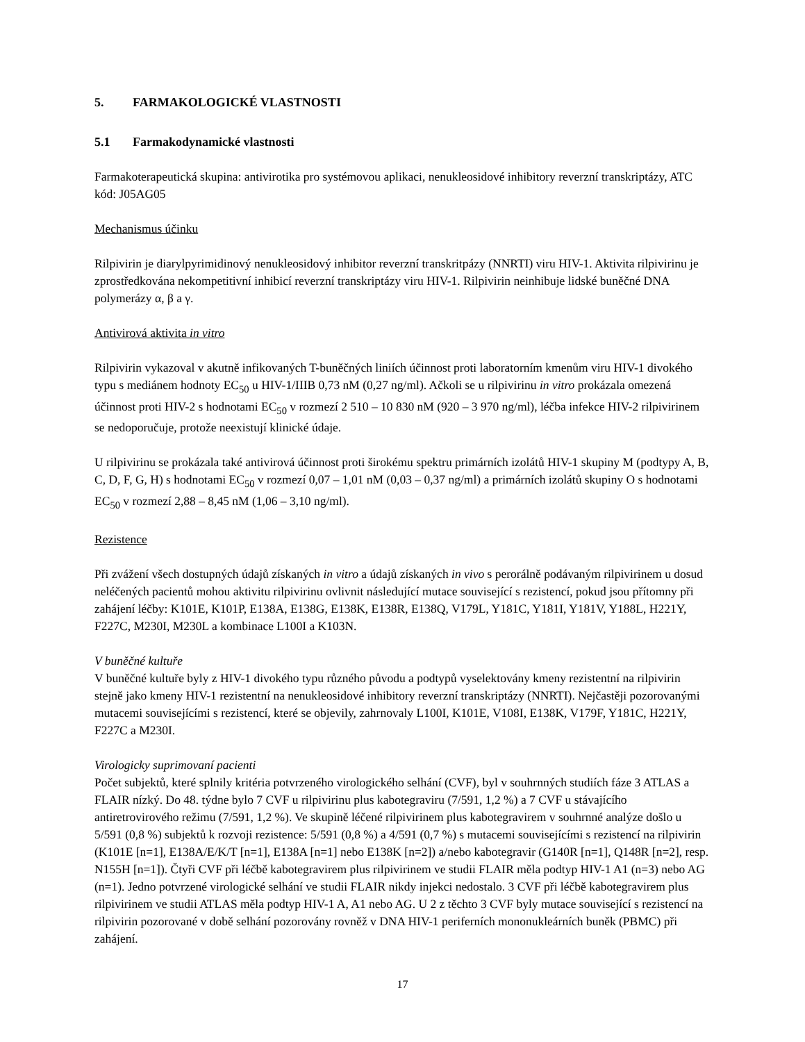5. FARMAKOLOGICKÉ VLASTNOSTI
5.1 Farmakodynamické vlastnosti
Farmakoterapeutická skupina: antivirotika pro systémovou aplikaci, nenukleosidové inhibitory reverzní transkriptázy, ATC kód: J05AG05
Mechanismus účinku
Rilpivirin je diarylpyrimidinový nenukleosidový inhibitor reverzní transkritpázy (NNRTI) viru HIV-1. Aktivita rilpivirinu je zprostředkována nekompetitivní inhibicí reverzní transkriptázy viru HIV-1. Rilpivirin neinhibuje lidské buněčné DNA polymerázy α, β a γ.
Antivirová aktivita in vitro
Rilpivirin vykazoval v akutně infikovaných T-buněčných liniích účinnost proti laboratorním kmenům viru HIV-1 divokého typu s mediánem hodnoty EC<sub>50</sub> u HIV-1/IIIB 0,73 nM (0,27 ng/ml). Ačkoli se u rilpivirinu in vitro prokázala omezená účinnost proti HIV-2 s hodnotami EC<sub>50</sub> v rozmezí 2 510 – 10 830 nM (920 – 3 970 ng/ml), léčba infekce HIV-2 rilpivirinem se nedoporučuje, protože neexistují klinické údaje.
U rilpivirinu se prokázala také antivirová účinnost proti širokému spektru primárních izolátů HIV-1 skupiny M (podtypy A, B, C, D, F, G, H) s hodnotami EC<sub>50</sub> v rozmezí 0,07 – 1,01 nM (0,03 – 0,37 ng/ml) a primárních izolátů skupiny O s hodnotami EC<sub>50</sub> v rozmezí 2,88 – 8,45 nM (1,06 – 3,10 ng/ml).
Rezistence
Při zvážení všech dostupných údajů získaných in vitro a údajů získaných in vivo s perorálně podávaným rilpivirinem u dosud neléčených pacientů mohou aktivitu rilpivirinu ovlivnit následující mutace související s rezistencí, pokud jsou přítomny při zahájení léčby: K101E, K101P, E138A, E138G, E138K, E138R, E138Q, V179L, Y181C, Y181I, Y181V, Y188L, H221Y, F227C, M230I, M230L a kombinace L100I a K103N.
V buněčné kultuře
V buněčné kultuře byly z HIV-1 divokého typu různého původu a podtypů vyselektovány kmeny rezistentní na rilpivirin stejně jako kmeny HIV-1 rezistentní na nenukleosidové inhibitory reverzní transkriptázy (NNRTI). Nejčastěji pozorovanými mutacemi souvisejícími s rezistencí, které se objevily, zahrnovaly L100I, K101E, V108I, E138K, V179F, Y181C, H221Y, F227C a M230I.
Virologicky suprimovaní pacienti
Počet subjektů, které splnily kritéria potvrzeného virologického selhání (CVF), byl v souhrnných studiích fáze 3 ATLAS a FLAIR nízký. Do 48. týdne bylo 7 CVF u rilpivirinu plus kabotegraviru (7/591, 1,2 %) a 7 CVF u stávajícího antiretrovirového režimu (7/591, 1,2 %). Ve skupině léčené rilpivirinem plus kabotegravirem v souhrnné analýze došlo u 5/591 (0,8 %) subjektů k rozvoji rezistence: 5/591 (0,8 %) a 4/591 (0,7 %) s mutacemi souvisejícími s rezistencí na rilpivirin (K101E [n=1], E138A/E/K/T [n=1], E138A [n=1] nebo E138K [n=2]) a/nebo kabotegravir (G140R [n=1], Q148R [n=2], resp. N155H [n=1]). Čtyři CVF při léčbě kabotegravirem plus rilpivirinem ve studii FLAIR měla podtyp HIV-1 A1 (n=3) nebo AG (n=1). Jedno potvrzené virologické selhání ve studii FLAIR nikdy injekci nedostalo. 3 CVF při léčbě kabotegravirem plus rilpivirinem ve studii ATLAS měla podtyp HIV-1 A, A1 nebo AG. U 2 z těchto 3 CVF byly mutace související s rezistencí na rilpivirin pozorované v době selhání pozorovány rovněž v DNA HIV-1 periferních mononukleárních buněk (PBMC) při zahájení.
17